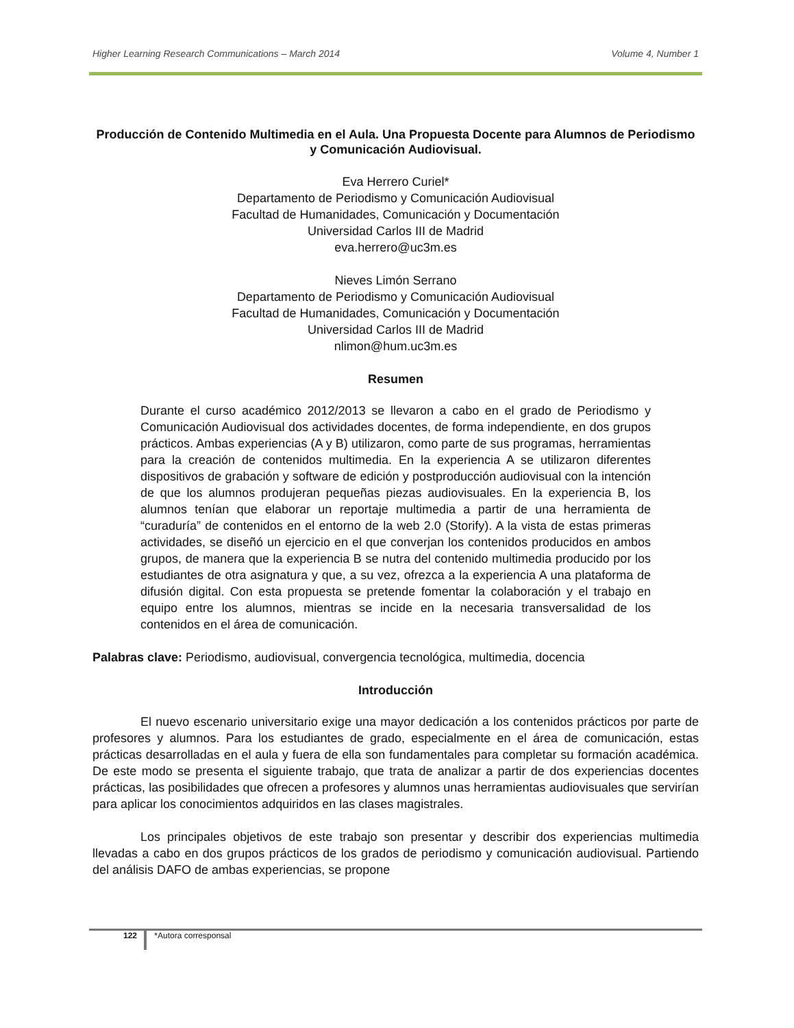Higher Learning Research Communications – March 2014 Volume 4, Number 1
Producción de Contenido Multimedia en el Aula. Una Propuesta Docente para Alumnos de Periodismo y Comunicación Audiovisual.
Eva Herrero Curiel*
Departamento de Periodismo y Comunicación Audiovisual
Facultad de Humanidades, Comunicación y Documentación
Universidad Carlos III de Madrid
eva.herrero@uc3m.es
Nieves Limón Serrano
Departamento de Periodismo y Comunicación Audiovisual
Facultad de Humanidades, Comunicación y Documentación
Universidad Carlos III de Madrid
nlimon@hum.uc3m.es
Resumen
Durante el curso académico 2012/2013 se llevaron a cabo en el grado de Periodismo y Comunicación Audiovisual dos actividades docentes, de forma independiente, en dos grupos prácticos. Ambas experiencias (A y B) utilizaron, como parte de sus programas, herramientas para la creación de contenidos multimedia. En la experiencia A se utilizaron diferentes dispositivos de grabación y software de edición y postproducción audiovisual con la intención de que los alumnos produjeran pequeñas piezas audiovisuales. En la experiencia B, los alumnos tenían que elaborar un reportaje multimedia a partir de una herramienta de “curaduría” de contenidos en el entorno de la web 2.0 (Storify). A la vista de estas primeras actividades, se diseñó un ejercicio en el que converjan los contenidos producidos en ambos grupos, de manera que la experiencia B se nutra del contenido multimedia producido por los estudiantes de otra asignatura y que, a su vez, ofrezca a la experiencia A una plataforma de difusión digital. Con esta propuesta se pretende fomentar la colaboración y el trabajo en equipo entre los alumnos, mientras se incide en la necesaria transversalidad de los contenidos en el área de comunicación.
Palabras clave: Periodismo, audiovisual, convergencia tecnológica, multimedia, docencia
Introducción
El nuevo escenario universitario exige una mayor dedicación a los contenidos prácticos por parte de profesores y alumnos. Para los estudiantes de grado, especialmente en el área de comunicación, estas prácticas desarrolladas en el aula y fuera de ella son fundamentales para completar su formación académica. De este modo se presenta el siguiente trabajo, que trata de analizar a partir de dos experiencias docentes prácticas, las posibilidades que ofrecen a profesores y alumnos unas herramientas audiovisuales que servirían para aplicar los conocimientos adquiridos en las clases magistrales.
Los principales objetivos de este trabajo son presentar y describir dos experiencias multimedia llevadas a cabo en dos grupos prácticos de los grados de periodismo y comunicación audiovisual. Partiendo del análisis DAFO de ambas experiencias, se propone
122 *Autora corresponsal